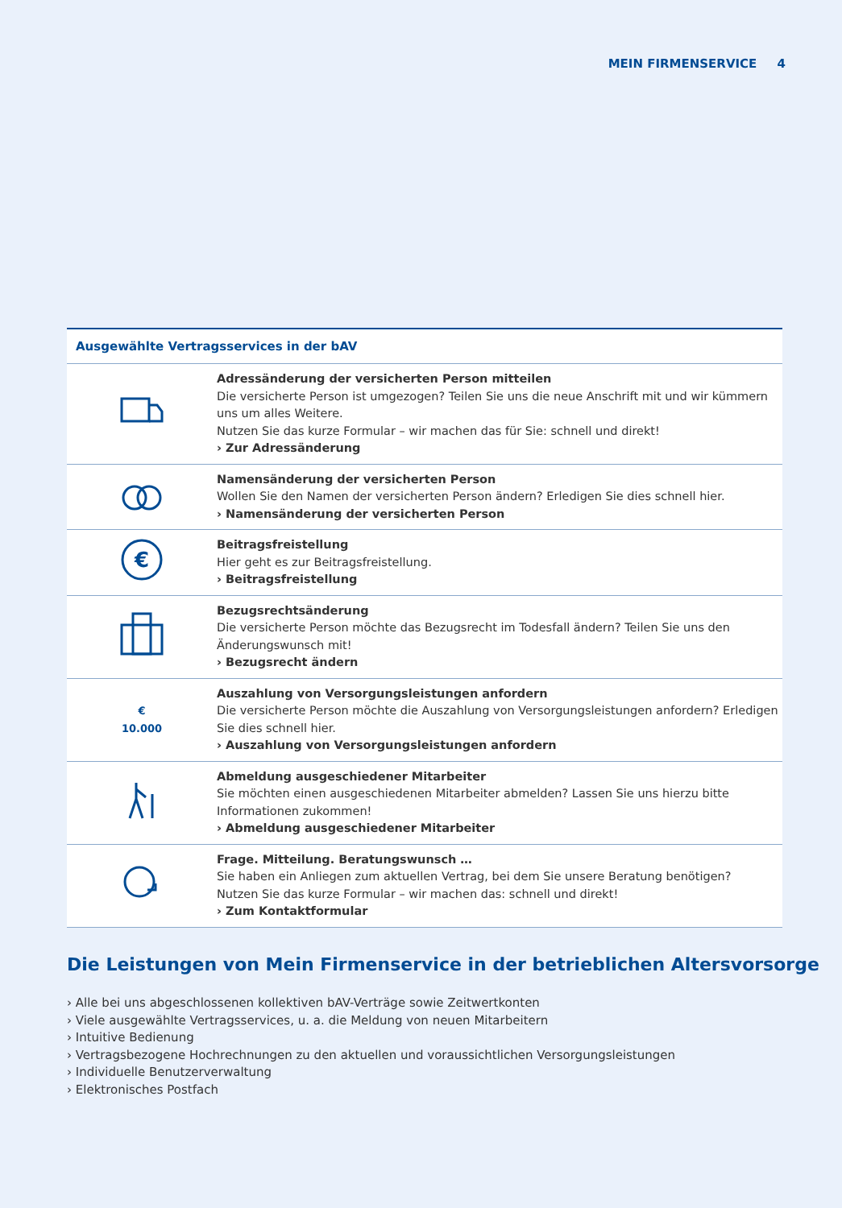MEIN FIRMENSERVICE 4
| Ausgewählte Vertragsservices in der bAV | |
| --- | --- |
| | Adressänderung der versicherten Person mitteilen Die versicherte Person ist umgezogen? Teilen Sie uns die neue Anschrift mit und wir kümmern uns um alles Weitere. Nutzen Sie das kurze Formular – wir machen das für Sie: schnell und direkt! › Zur Adressänderung |
| | Namensänderung der versicherten Person Wollen Sie den Namen der versicherten Person ändern? Erledigen Sie dies schnell hier. › Namensänderung der versicherten Person |
| € | Beitragsfreistellung Hier geht es zur Beitragsfreistellung. › Beitragsfreistellung |
| | Bezugsrechtsänderung Die versicherte Person möchte das Bezugsrecht im Todesfall ändern? Teilen Sie uns den Änderungswunsch mit! › Bezugsrecht ändern |
| € 10.000 | Auszahlung von Versorgungsleistungen anfordern Die versicherte Person möchte die Auszahlung von Versorgungsleistungen anfordern? Erledigen Sie dies schnell hier. › Auszahlung von Versorgungsleistungen anfordern |
| | Abmeldung ausgeschiedener Mitarbeiter Sie möchten einen ausgeschiedenen Mitarbeiter abmelden? Lassen Sie uns hierzu bitte Informationen zukommen! › Abmeldung ausgeschiedener Mitarbeiter |
| | Frage. Mitteilung. Beratungswunsch … Sie haben ein Anliegen zum aktuellen Vertrag, bei dem Sie unsere Beratung benötigen? Nutzen Sie das kurze Formular – wir machen das: schnell und direkt! › Zum Kontaktformular |
Die Leistungen von Mein Firmenservice in der betrieblichen Altersvorsorge
› Alle bei uns abgeschlossenen kollektiven bAV-Verträge sowie Zeitwertkonten
› Viele ausgewählte Vertragsservices, u. a. die Meldung von neuen Mitarbeitern
› Intuitive Bedienung
› Vertragsbezogene Hochrechnungen zu den aktuellen und voraussichtlichen Versorgungsleistungen
› Individuelle Benutzerverwaltung
› Elektronisches Postfach